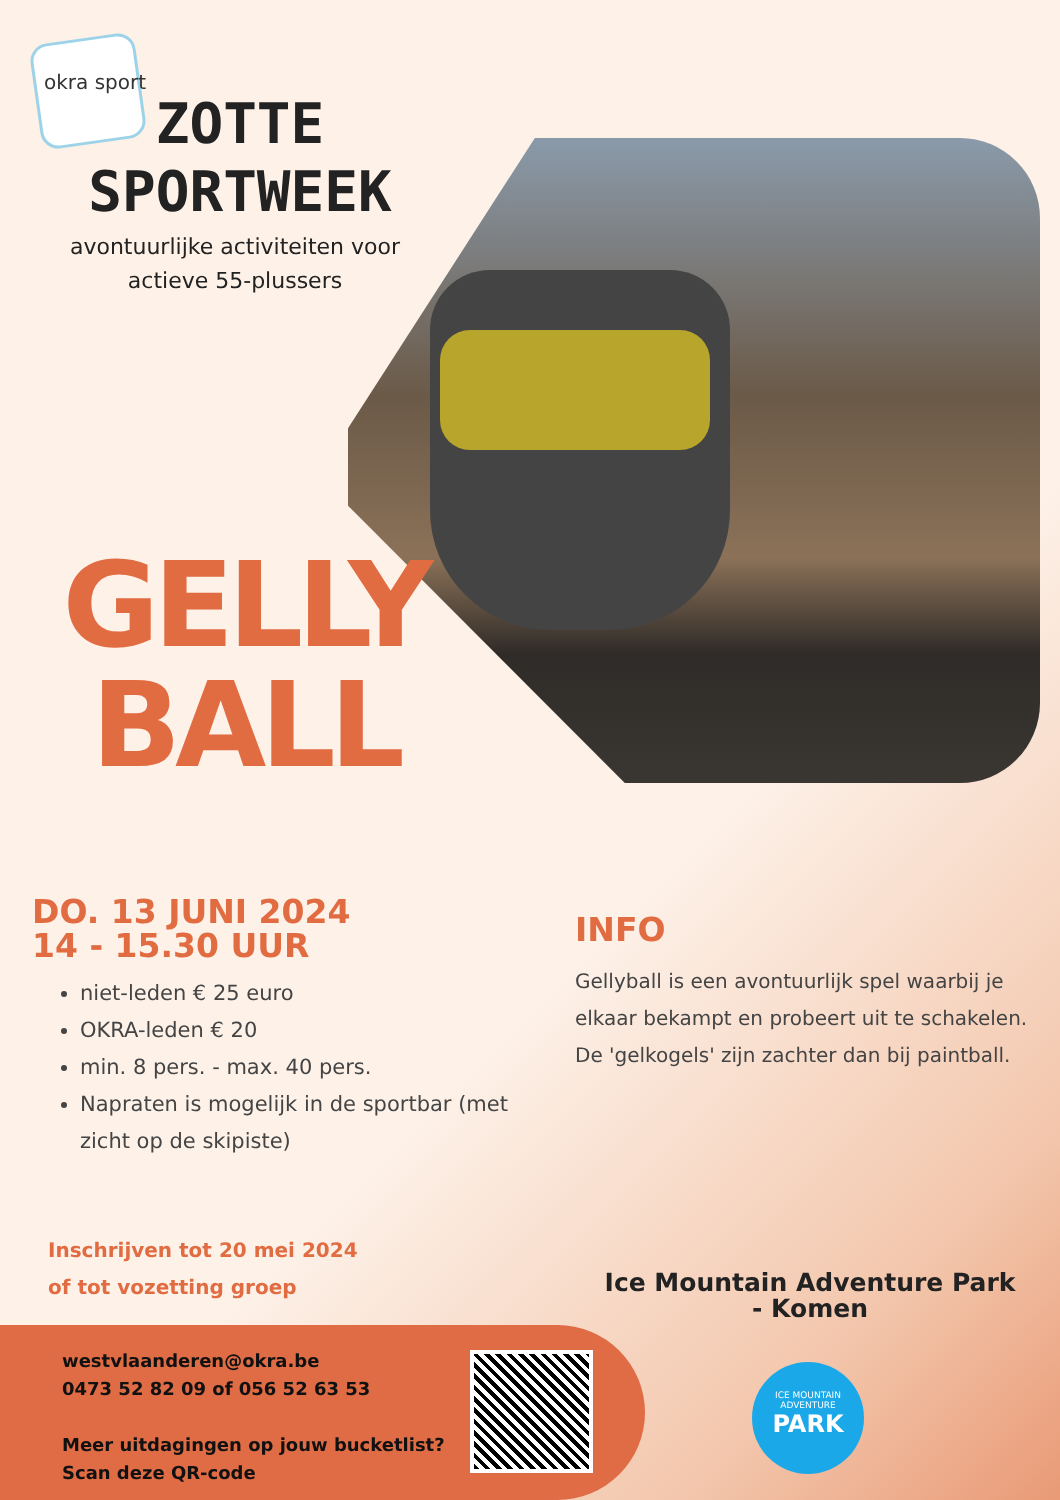okra sport
ZOTTE SPORTWEEK
avontuurlijke activiteiten voor actieve 55-plussers
GELLY
BALL
DO. 13 JUNI 2024
14 - 15.30 UUR
niet-leden € 25 euro
OKRA-leden € 20
min. 8 pers. - max. 40 pers.
Napraten is mogelijk in de sportbar (met zicht op de skipiste)
INFO
Gellyball is een avontuurlijk spel waarbij je elkaar bekampt en probeert uit te schakelen.
De 'gelkogels' zijn zachter dan bij paintball.
Inschrijven tot 20 mei 2024
of tot vozetting groep
Ice Mountain Adventure Park - Komen
westvlaanderen@okra.be
0473 52 82 09 of 056 52 63 53
Meer uitdagingen op jouw bucketlist?
Scan deze QR-code
ICE MOUNTAIN ADVENTURE
PARK